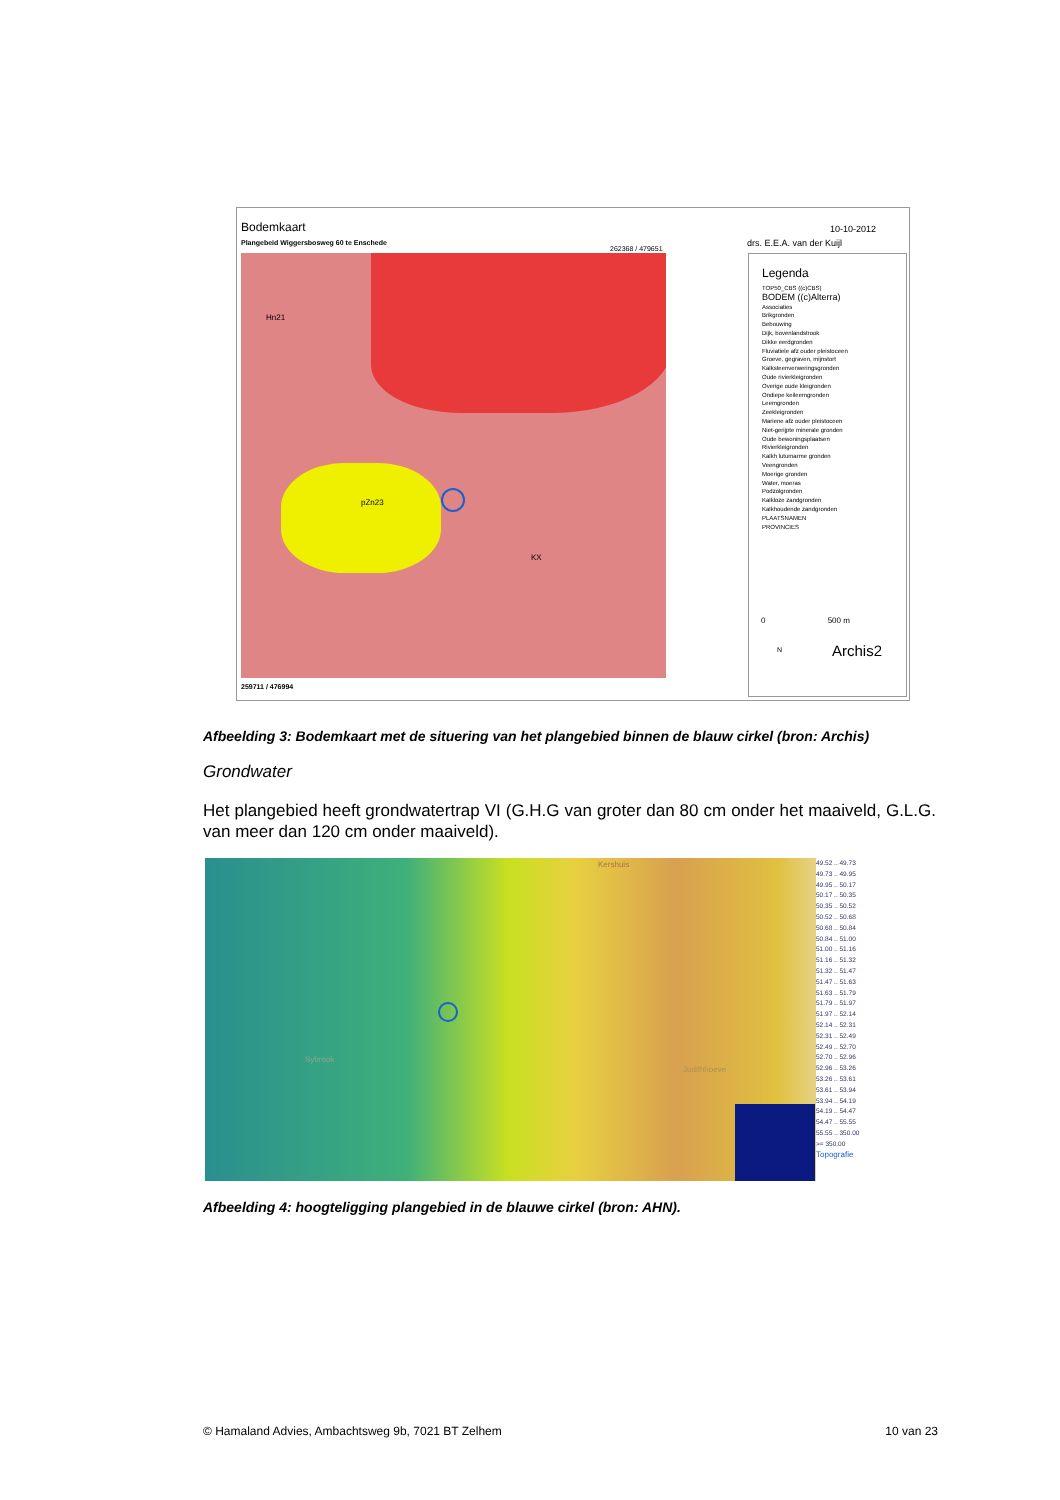Bodemkaart
Plangebeid Wiggersbosweg 60 te Enschede
262368 / 479651
10-10-2012
drs. E.E.A. van der Kuijl
pZn23
Hn21
KX
259711 / 476994
Legenda
TOP50_CBS ((c)CBS)
BODEM ((c)Alterra)
Associaties
Brikgronden
Bebouwing
Dijk, bovenlandstrook
Dikke eerdgronden
Fluviatiele afz ouder pleistoceen
Groeve, gegraven, mijnstort
Kalksteenverweringsgronden
Oude rivierkleigronden
Overige oude kleigronden
Ondiepe keileemgronden
Leemgronden
Zeekleigronden
Mariene afz ouder pleistoceen
Niet-gerijpte minerale gronden
Oude bewoningsplaatsen
Rivierkleigronden
Kalkh lutumarme gronden
Veengronden
Moerige gronden
Water, moeras
Podzolgronden
Kalkloze zandgronden
Kalkhoudende zandgronden
PLAATSNAMEN
PROVINCIES
0 500 m
Archis2
N
Afbeelding 3: Bodemkaart met de situering van het plangebied binnen de blauw cirkel (bron: Archis)
Grondwater
Het plangebied heeft grondwatertrap VI (G.H.G van groter dan 80 cm onder het maaiveld, G.L.G. van meer dan 120 cm onder maaiveld).
Kershuis
Sybrook
Judithhoeve
49.52 .. 49.73
49.73 .. 49.95
49.95 .. 50.17
50.17 .. 50.35
50.35 .. 50.52
50.52 .. 50.68
50.68 .. 50.84
50.84 .. 51.00
51.00 .. 51.16
51.16 .. 51.32
51.32 .. 51.47
51.47 .. 51.63
51.63 .. 51.79
51.79 .. 51.97
51.97 .. 52.14
52.14 .. 52.31
52.31 .. 52.49
52.49 .. 52.70
52.70 .. 52.96
52.96 .. 53.26
53.26 .. 53.61
53.61 .. 53.94
53.94 .. 54.19
54.19 .. 54.47
54.47 .. 55.55
55.55 .. 350.00
>= 350.00
Topografie
Afbeelding 4: hoogteligging plangebied in de blauwe cirkel (bron: AHN).
© Hamaland Advies, Ambachtsweg 9b, 7021 BT Zelhem 10 van 23